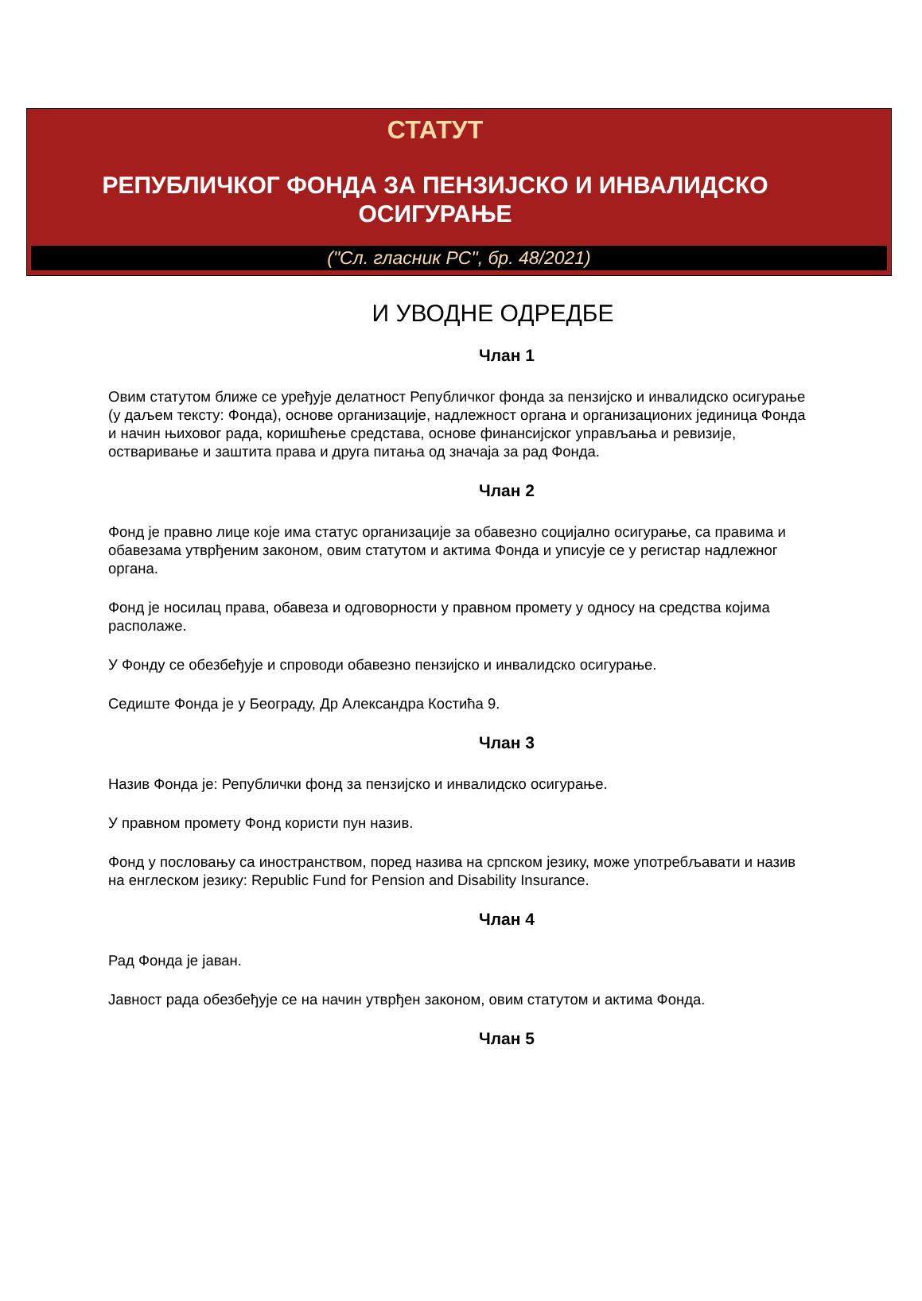СТАТУТ
РЕПУБЛИЧКОГ ФОНДА ЗА ПЕНЗИЈСКО И ИНВАЛИДСКО
ОСИГУРАЊЕ
("Сл. гласник РС", бр. 48/2021)
И УВОДНЕ ОДРЕДБЕ
Члан 1
Овим статутом ближе се уређује делатност Републичког фонда за пензијско и инвалидско осигурање (у даљем тексту: Фонда), основе организације, надлежност органа и организационих јединица Фонда и начин њиховог рада, коришћење средстава, основе финансијског управљања и ревизије, остваривање и заштита права и друга питања од значаја за рад Фонда.
Члан 2
Фонд је правно лице које има статус организације за обавезно социјално осигурање, са правима и обавезама утврђеним законом, овим статутом и актима Фонда и уписује се у регистар надлежног органа.
Фонд је носилац права, обавеза и одговорности у правном промету у односу на средства којима располаже.
У Фонду се обезбеђује и спроводи обавезно пензијско и инвалидско осигурање.
Седиште Фонда је у Београду, Др Александра Костића 9.
Члан 3
Назив Фонда је: Републички фонд за пензијско и инвалидско осигурање.
У правном промету Фонд користи пун назив.
Фонд у пословању са иностранством, поред назива на српском језику, може употребљавати и назив на енглеском језику: Republic Fund for Pension and Disability Insurance.
Члан 4
Рад Фонда је јаван.
Јавност рада обезбеђује се на начин утврђен законом, овим статутом и актима Фонда.
Члан 5